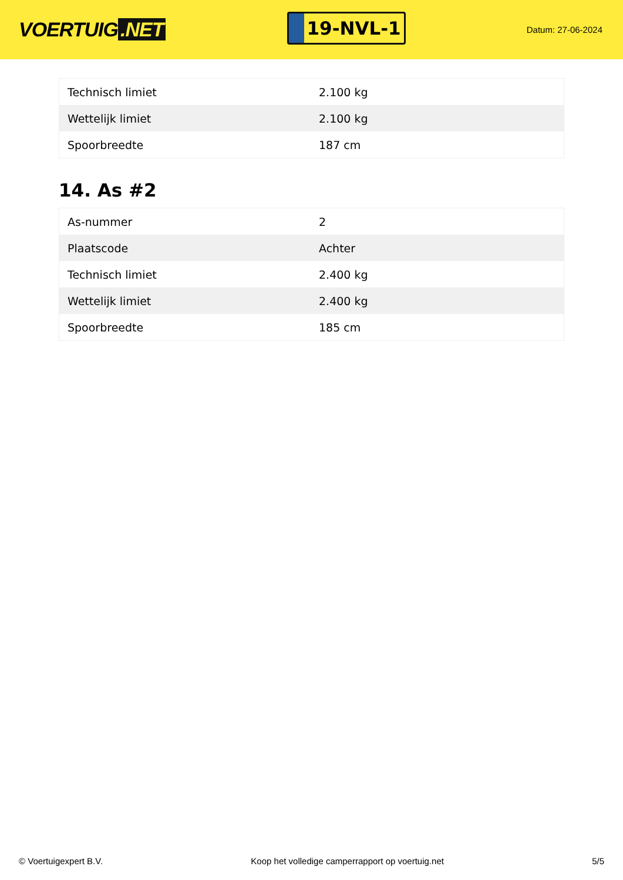VOERTUIG.NET
19-NVL-1
Datum: 27-06-2024
| Technisch limiet | 2.100 kg |
| Wettelijk limiet | 2.100 kg |
| Spoorbreedte | 187 cm |
14. As #2
| As-nummer | 2 |
| Plaatscode | Achter |
| Technisch limiet | 2.400 kg |
| Wettelijk limiet | 2.400 kg |
| Spoorbreedte | 185 cm |
© Voertuigexpert B.V. Koop het volledige camperrapport op voertuig.net
5/5